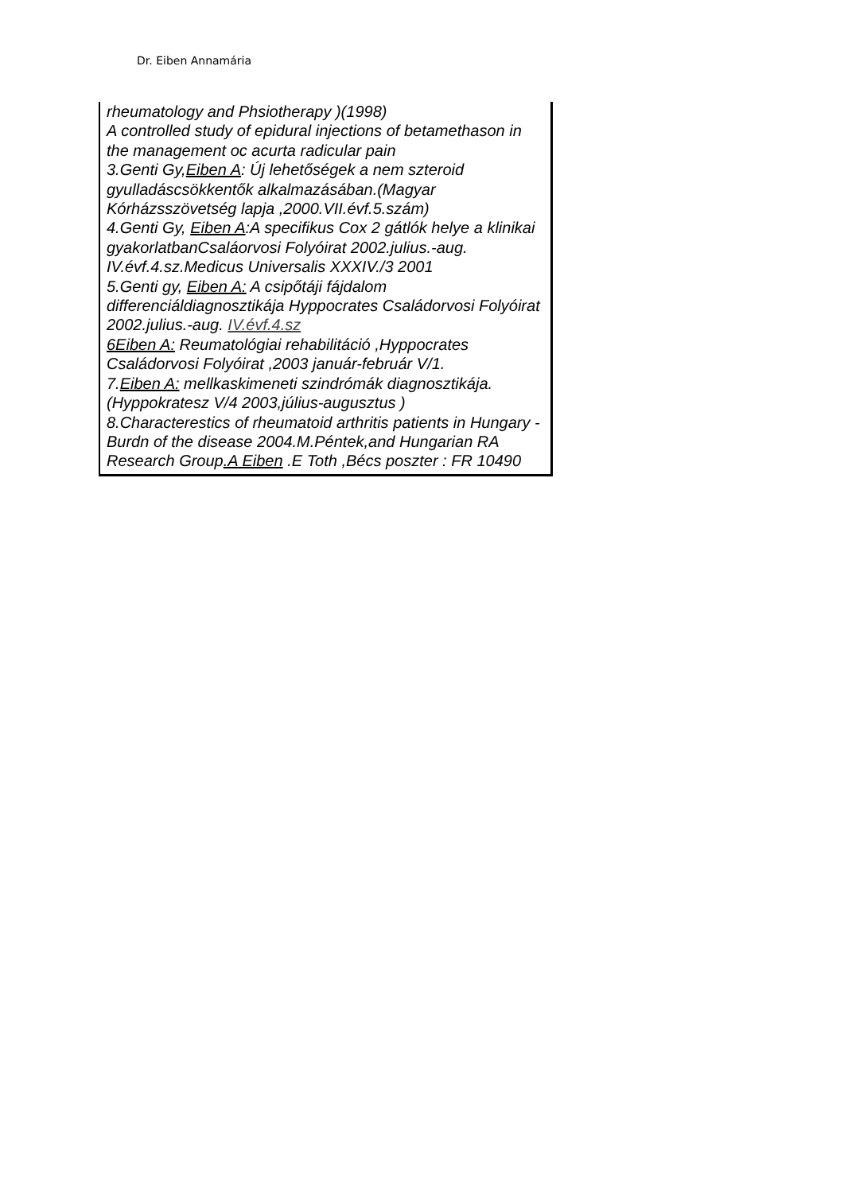Dr. Eiben Annamária
rheumatology and Phsiotherapy )(1998)
A controlled study of epidural injections of betamethason in the management oc acurta radicular pain
3.Genti Gy,Eiben A: Új lehetőségek a nem szteroid gyulladáscsökkentők alkalmazásában.(Magyar Kórházsszövetség lapja ,2000.VII.évf.5.szám)
4.Genti Gy, Eiben A:A specifikus Cox 2 gátlók helye a klinikai gyakorlatbanCsaláorvosi Folyóirat 2002.julius.-aug. IV.évf.4.sz.Medicus Universalis XXXIV./3 2001
5.Genti gy, Eiben A: A csipőtáji fájdalom differenciáldiagnosztikája Hyppocrates Családorvosi Folyóirat 2002.julius.-aug. IV.évf.4.sz
6Eiben A: Reumatológiai rehabilitáció ,Hyppocrates Családorvosi Folyóirat ,2003 január-február V/1.
7.Eiben A: mellkaskimeneti szindrómák diagnosztikája.(Hyppokratesz V/4 2003,július-augusztus )
8.Characterestics of rheumatoid arthritis patients in Hungary -Burdn of the disease 2004.M.Péntek,and Hungarian RA Research Group.A Eiben .E Toth ,Bécs poszter : FR 10490